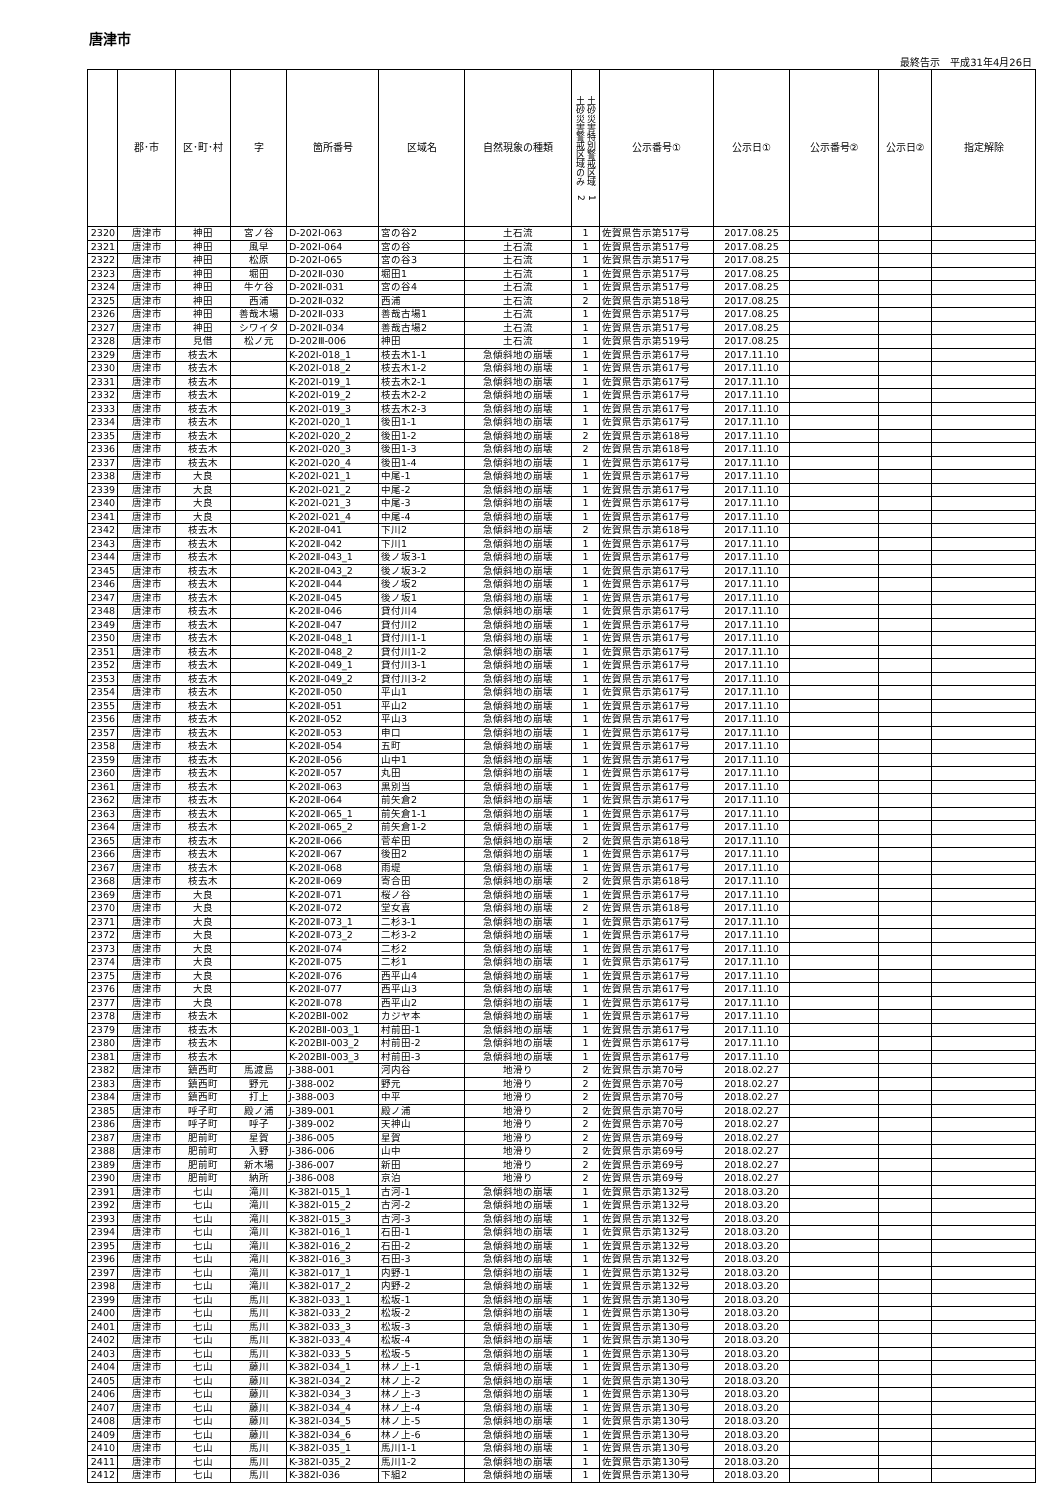唐津市
最終告示　平成31年4月26日
| | 郡･市 | 区･町･村 | 字 | 箇所番号 | 区域名 | 自然現象の種類 | 土砂災害特別警戒区域 1 土砂災害警戒区域のみ 2 | 公示番号① | 公示日① | 公示番号② | 公示日② | 指定解除 |
| --- | --- | --- | --- | --- | --- | --- | --- | --- | --- | --- | --- | --- |
| 2320 | 唐津市 | 神田 | 宮ノ谷 | D-202Ⅰ-063 | 宮の谷2 | 土石流 | 1 | 佐賀県告示第517号 | 2017.08.25 | | | |
| 2321 | 唐津市 | 神田 | 風早 | D-202Ⅰ-064 | 宮の谷 | 土石流 | 1 | 佐賀県告示第517号 | 2017.08.25 | | | |
| 2322 | 唐津市 | 神田 | 松原 | D-202Ⅰ-065 | 宮の谷3 | 土石流 | 1 | 佐賀県告示第517号 | 2017.08.25 | | | |
| 2323 | 唐津市 | 神田 | 堀田 | D-202Ⅱ-030 | 堀田1 | 土石流 | 1 | 佐賀県告示第517号 | 2017.08.25 | | | |
| 2324 | 唐津市 | 神田 | 牛ケ谷 | D-202Ⅱ-031 | 宮の谷4 | 土石流 | 1 | 佐賀県告示第517号 | 2017.08.25 | | | |
| 2325 | 唐津市 | 神田 | 西浦 | D-202Ⅱ-032 | 西浦 | 土石流 | 2 | 佐賀県告示第518号 | 2017.08.25 | | | |
| 2326 | 唐津市 | 神田 | 善哉木場 | D-202Ⅱ-033 | 善哉古場1 | 土石流 | 1 | 佐賀県告示第517号 | 2017.08.25 | | | |
| 2327 | 唐津市 | 神田 | シワイタ | D-202Ⅱ-034 | 善哉古場2 | 土石流 | 1 | 佐賀県告示第517号 | 2017.08.25 | | | |
| 2328 | 唐津市 | 見借 | 松ノ元 | D-202Ⅲ-006 | 神田 | 土石流 | 1 | 佐賀県告示第519号 | 2017.08.25 | | | |
| 2329 | 唐津市 | 枝去木 | | K-202Ⅰ-018_1 | 枝去木1-1 | 急傾斜地の崩壊 | 1 | 佐賀県告示第617号 | 2017.11.10 | | | |
| 2330 | 唐津市 | 枝去木 | | K-202Ⅰ-018_2 | 枝去木1-2 | 急傾斜地の崩壊 | 1 | 佐賀県告示第617号 | 2017.11.10 | | | |
| 2331 | 唐津市 | 枝去木 | | K-202Ⅰ-019_1 | 枝去木2-1 | 急傾斜地の崩壊 | 1 | 佐賀県告示第617号 | 2017.11.10 | | | |
| 2332 | 唐津市 | 枝去木 | | K-202Ⅰ-019_2 | 枝去木2-2 | 急傾斜地の崩壊 | 1 | 佐賀県告示第617号 | 2017.11.10 | | | |
| 2333 | 唐津市 | 枝去木 | | K-202Ⅰ-019_3 | 枝去木2-3 | 急傾斜地の崩壊 | 1 | 佐賀県告示第617号 | 2017.11.10 | | | |
| 2334 | 唐津市 | 枝去木 | | K-202Ⅰ-020_1 | 後田1-1 | 急傾斜地の崩壊 | 1 | 佐賀県告示第617号 | 2017.11.10 | | | |
| 2335 | 唐津市 | 枝去木 | | K-202Ⅰ-020_2 | 後田1-2 | 急傾斜地の崩壊 | 2 | 佐賀県告示第618号 | 2017.11.10 | | | |
| 2336 | 唐津市 | 枝去木 | | K-202Ⅰ-020_3 | 後田1-3 | 急傾斜地の崩壊 | 2 | 佐賀県告示第618号 | 2017.11.10 | | | |
| 2337 | 唐津市 | 枝去木 | | K-202Ⅰ-020_4 | 後田1-4 | 急傾斜地の崩壊 | 1 | 佐賀県告示第617号 | 2017.11.10 | | | |
| 2338 | 唐津市 | 大良 | | K-202Ⅰ-021_1 | 中尾-1 | 急傾斜地の崩壊 | 1 | 佐賀県告示第617号 | 2017.11.10 | | | |
| 2339 | 唐津市 | 大良 | | K-202Ⅰ-021_2 | 中尾-2 | 急傾斜地の崩壊 | 1 | 佐賀県告示第617号 | 2017.11.10 | | | |
| 2340 | 唐津市 | 大良 | | K-202Ⅰ-021_3 | 中尾-3 | 急傾斜地の崩壊 | 1 | 佐賀県告示第617号 | 2017.11.10 | | | |
| 2341 | 唐津市 | 大良 | | K-202Ⅰ-021_4 | 中尾-4 | 急傾斜地の崩壊 | 1 | 佐賀県告示第617号 | 2017.11.10 | | | |
| 2342 | 唐津市 | 枝去木 | | K-202Ⅱ-041 | 下川2 | 急傾斜地の崩壊 | 2 | 佐賀県告示第618号 | 2017.11.10 | | | |
| 2343 | 唐津市 | 枝去木 | | K-202Ⅱ-042 | 下川1 | 急傾斜地の崩壊 | 1 | 佐賀県告示第617号 | 2017.11.10 | | | |
| 2344 | 唐津市 | 枝去木 | | K-202Ⅱ-043_1 | 後ノ坂3-1 | 急傾斜地の崩壊 | 1 | 佐賀県告示第617号 | 2017.11.10 | | | |
| 2345 | 唐津市 | 枝去木 | | K-202Ⅱ-043_2 | 後ノ坂3-2 | 急傾斜地の崩壊 | 1 | 佐賀県告示第617号 | 2017.11.10 | | | |
| 2346 | 唐津市 | 枝去木 | | K-202Ⅱ-044 | 後ノ坂2 | 急傾斜地の崩壊 | 1 | 佐賀県告示第617号 | 2017.11.10 | | | |
| 2347 | 唐津市 | 枝去木 | | K-202Ⅱ-045 | 後ノ坂1 | 急傾斜地の崩壊 | 1 | 佐賀県告示第617号 | 2017.11.10 | | | |
| 2348 | 唐津市 | 枝去木 | | K-202Ⅱ-046 | 貸付川4 | 急傾斜地の崩壊 | 1 | 佐賀県告示第617号 | 2017.11.10 | | | |
| 2349 | 唐津市 | 枝去木 | | K-202Ⅱ-047 | 貸付川2 | 急傾斜地の崩壊 | 1 | 佐賀県告示第617号 | 2017.11.10 | | | |
| 2350 | 唐津市 | 枝去木 | | K-202Ⅱ-048_1 | 貸付川1-1 | 急傾斜地の崩壊 | 1 | 佐賀県告示第617号 | 2017.11.10 | | | |
| 2351 | 唐津市 | 枝去木 | | K-202Ⅱ-048_2 | 貸付川1-2 | 急傾斜地の崩壊 | 1 | 佐賀県告示第617号 | 2017.11.10 | | | |
| 2352 | 唐津市 | 枝去木 | | K-202Ⅱ-049_1 | 貸付川3-1 | 急傾斜地の崩壊 | 1 | 佐賀県告示第617号 | 2017.11.10 | | | |
| 2353 | 唐津市 | 枝去木 | | K-202Ⅱ-049_2 | 貸付川3-2 | 急傾斜地の崩壊 | 1 | 佐賀県告示第617号 | 2017.11.10 | | | |
| 2354 | 唐津市 | 枝去木 | | K-202Ⅱ-050 | 平山1 | 急傾斜地の崩壊 | 1 | 佐賀県告示第617号 | 2017.11.10 | | | |
| 2355 | 唐津市 | 枝去木 | | K-202Ⅱ-051 | 平山2 | 急傾斜地の崩壊 | 1 | 佐賀県告示第617号 | 2017.11.10 | | | |
| 2356 | 唐津市 | 枝去木 | | K-202Ⅱ-052 | 平山3 | 急傾斜地の崩壊 | 1 | 佐賀県告示第617号 | 2017.11.10 | | | |
| 2357 | 唐津市 | 枝去木 | | K-202Ⅱ-053 | 申口 | 急傾斜地の崩壊 | 1 | 佐賀県告示第617号 | 2017.11.10 | | | |
| 2358 | 唐津市 | 枝去木 | | K-202Ⅱ-054 | 五町 | 急傾斜地の崩壊 | 1 | 佐賀県告示第617号 | 2017.11.10 | | | |
| 2359 | 唐津市 | 枝去木 | | K-202Ⅱ-056 | 山中1 | 急傾斜地の崩壊 | 1 | 佐賀県告示第617号 | 2017.11.10 | | | |
| 2360 | 唐津市 | 枝去木 | | K-202Ⅱ-057 | 丸田 | 急傾斜地の崩壊 | 1 | 佐賀県告示第617号 | 2017.11.10 | | | |
| 2361 | 唐津市 | 枝去木 | | K-202Ⅱ-063 | 黒別当 | 急傾斜地の崩壊 | 1 | 佐賀県告示第617号 | 2017.11.10 | | | |
| 2362 | 唐津市 | 枝去木 | | K-202Ⅱ-064 | 前矢倉2 | 急傾斜地の崩壊 | 1 | 佐賀県告示第617号 | 2017.11.10 | | | |
| 2363 | 唐津市 | 枝去木 | | K-202Ⅱ-065_1 | 前矢倉1-1 | 急傾斜地の崩壊 | 1 | 佐賀県告示第617号 | 2017.11.10 | | | |
| 2364 | 唐津市 | 枝去木 | | K-202Ⅱ-065_2 | 前矢倉1-2 | 急傾斜地の崩壊 | 1 | 佐賀県告示第617号 | 2017.11.10 | | | |
| 2365 | 唐津市 | 枝去木 | | K-202Ⅱ-066 | 菅牟田 | 急傾斜地の崩壊 | 2 | 佐賀県告示第618号 | 2017.11.10 | | | |
| 2366 | 唐津市 | 枝去木 | | K-202Ⅱ-067 | 後田2 | 急傾斜地の崩壊 | 1 | 佐賀県告示第617号 | 2017.11.10 | | | |
| 2367 | 唐津市 | 枝去木 | | K-202Ⅱ-068 | 雨堤 | 急傾斜地の崩壊 | 1 | 佐賀県告示第617号 | 2017.11.10 | | | |
| 2368 | 唐津市 | 枝去木 | | K-202Ⅱ-069 | 寄合田 | 急傾斜地の崩壊 | 2 | 佐賀県告示第618号 | 2017.11.10 | | | |
| 2369 | 唐津市 | 大良 | | K-202Ⅱ-071 | 桜ノ谷 | 急傾斜地の崩壊 | 1 | 佐賀県告示第617号 | 2017.11.10 | | | |
| 2370 | 唐津市 | 大良 | | K-202Ⅱ-072 | 堂女喜 | 急傾斜地の崩壊 | 2 | 佐賀県告示第618号 | 2017.11.10 | | | |
| 2371 | 唐津市 | 大良 | | K-202Ⅱ-073_1 | 二杉3-1 | 急傾斜地の崩壊 | 1 | 佐賀県告示第617号 | 2017.11.10 | | | |
| 2372 | 唐津市 | 大良 | | K-202Ⅱ-073_2 | 二杉3-2 | 急傾斜地の崩壊 | 1 | 佐賀県告示第617号 | 2017.11.10 | | | |
| 2373 | 唐津市 | 大良 | | K-202Ⅱ-074 | 二杉2 | 急傾斜地の崩壊 | 1 | 佐賀県告示第617号 | 2017.11.10 | | | |
| 2374 | 唐津市 | 大良 | | K-202Ⅱ-075 | 二杉1 | 急傾斜地の崩壊 | 1 | 佐賀県告示第617号 | 2017.11.10 | | | |
| 2375 | 唐津市 | 大良 | | K-202Ⅱ-076 | 西平山4 | 急傾斜地の崩壊 | 1 | 佐賀県告示第617号 | 2017.11.10 | | | |
| 2376 | 唐津市 | 大良 | | K-202Ⅱ-077 | 西平山3 | 急傾斜地の崩壊 | 1 | 佐賀県告示第617号 | 2017.11.10 | | | |
| 2377 | 唐津市 | 大良 | | K-202Ⅱ-078 | 西平山2 | 急傾斜地の崩壊 | 1 | 佐賀県告示第617号 | 2017.11.10 | | | |
| 2378 | 唐津市 | 枝去木 | | K-202BⅡ-002 | カジヤ本 | 急傾斜地の崩壊 | 1 | 佐賀県告示第617号 | 2017.11.10 | | | |
| 2379 | 唐津市 | 枝去木 | | K-202BⅡ-003_1 | 村前田-1 | 急傾斜地の崩壊 | 1 | 佐賀県告示第617号 | 2017.11.10 | | | |
| 2380 | 唐津市 | 枝去木 | | K-202BⅡ-003_2 | 村前田-2 | 急傾斜地の崩壊 | 1 | 佐賀県告示第617号 | 2017.11.10 | | | |
| 2381 | 唐津市 | 枝去木 | | K-202BⅡ-003_3 | 村前田-3 | 急傾斜地の崩壊 | 1 | 佐賀県告示第617号 | 2017.11.10 | | | |
| 2382 | 唐津市 | 鎮西町 | 馬渡島 | J-388-001 | 河内谷 | 地滑り | 2 | 佐賀県告示第70号 | 2018.02.27 | | | |
| 2383 | 唐津市 | 鎮西町 | 野元 | J-388-002 | 野元 | 地滑り | 2 | 佐賀県告示第70号 | 2018.02.27 | | | |
| 2384 | 唐津市 | 鎮西町 | 打上 | J-388-003 | 中平 | 地滑り | 2 | 佐賀県告示第70号 | 2018.02.27 | | | |
| 2385 | 唐津市 | 呼子町 | 殿ノ浦 | J-389-001 | 殿ノ浦 | 地滑り | 2 | 佐賀県告示第70号 | 2018.02.27 | | | |
| 2386 | 唐津市 | 呼子町 | 呼子 | J-389-002 | 天神山 | 地滑り | 2 | 佐賀県告示第70号 | 2018.02.27 | | | |
| 2387 | 唐津市 | 肥前町 | 星賀 | J-386-005 | 星賀 | 地滑り | 2 | 佐賀県告示第69号 | 2018.02.27 | | | |
| 2388 | 唐津市 | 肥前町 | 入野 | J-386-006 | 山中 | 地滑り | 2 | 佐賀県告示第69号 | 2018.02.27 | | | |
| 2389 | 唐津市 | 肥前町 | 新木場 | J-386-007 | 新田 | 地滑り | 2 | 佐賀県告示第69号 | 2018.02.27 | | | |
| 2390 | 唐津市 | 肥前町 | 納所 | J-386-008 | 京泊 | 地滑り | 2 | 佐賀県告示第69号 | 2018.02.27 | | | |
| 2391 | 唐津市 | 七山 | 滝川 | K-382Ⅰ-015_1 | 古河-1 | 急傾斜地の崩壊 | 1 | 佐賀県告示第132号 | 2018.03.20 | | | |
| 2392 | 唐津市 | 七山 | 滝川 | K-382Ⅰ-015_2 | 古河-2 | 急傾斜地の崩壊 | 1 | 佐賀県告示第132号 | 2018.03.20 | | | |
| 2393 | 唐津市 | 七山 | 滝川 | K-382Ⅰ-015_3 | 古河-3 | 急傾斜地の崩壊 | 1 | 佐賀県告示第132号 | 2018.03.20 | | | |
| 2394 | 唐津市 | 七山 | 滝川 | K-382Ⅰ-016_1 | 石田-1 | 急傾斜地の崩壊 | 1 | 佐賀県告示第132号 | 2018.03.20 | | | |
| 2395 | 唐津市 | 七山 | 滝川 | K-382Ⅰ-016_2 | 石田-2 | 急傾斜地の崩壊 | 1 | 佐賀県告示第132号 | 2018.03.20 | | | |
| 2396 | 唐津市 | 七山 | 滝川 | K-382Ⅰ-016_3 | 石田-3 | 急傾斜地の崩壊 | 1 | 佐賀県告示第132号 | 2018.03.20 | | | |
| 2397 | 唐津市 | 七山 | 滝川 | K-382Ⅰ-017_1 | 内野-1 | 急傾斜地の崩壊 | 1 | 佐賀県告示第132号 | 2018.03.20 | | | |
| 2398 | 唐津市 | 七山 | 滝川 | K-382Ⅰ-017_2 | 内野-2 | 急傾斜地の崩壊 | 1 | 佐賀県告示第132号 | 2018.03.20 | | | |
| 2399 | 唐津市 | 七山 | 馬川 | K-382Ⅰ-033_1 | 松坂-1 | 急傾斜地の崩壊 | 1 | 佐賀県告示第130号 | 2018.03.20 | | | |
| 2400 | 唐津市 | 七山 | 馬川 | K-382Ⅰ-033_2 | 松坂-2 | 急傾斜地の崩壊 | 1 | 佐賀県告示第130号 | 2018.03.20 | | | |
| 2401 | 唐津市 | 七山 | 馬川 | K-382Ⅰ-033_3 | 松坂-3 | 急傾斜地の崩壊 | 1 | 佐賀県告示第130号 | 2018.03.20 | | | |
| 2402 | 唐津市 | 七山 | 馬川 | K-382Ⅰ-033_4 | 松坂-4 | 急傾斜地の崩壊 | 1 | 佐賀県告示第130号 | 2018.03.20 | | | |
| 2403 | 唐津市 | 七山 | 馬川 | K-382Ⅰ-033_5 | 松坂-5 | 急傾斜地の崩壊 | 1 | 佐賀県告示第130号 | 2018.03.20 | | | |
| 2404 | 唐津市 | 七山 | 藤川 | K-382Ⅰ-034_1 | 林ノ上-1 | 急傾斜地の崩壊 | 1 | 佐賀県告示第130号 | 2018.03.20 | | | |
| 2405 | 唐津市 | 七山 | 藤川 | K-382Ⅰ-034_2 | 林ノ上-2 | 急傾斜地の崩壊 | 1 | 佐賀県告示第130号 | 2018.03.20 | | | |
| 2406 | 唐津市 | 七山 | 藤川 | K-382Ⅰ-034_3 | 林ノ上-3 | 急傾斜地の崩壊 | 1 | 佐賀県告示第130号 | 2018.03.20 | | | |
| 2407 | 唐津市 | 七山 | 藤川 | K-382Ⅰ-034_4 | 林ノ上-4 | 急傾斜地の崩壊 | 1 | 佐賀県告示第130号 | 2018.03.20 | | | |
| 2408 | 唐津市 | 七山 | 藤川 | K-382Ⅰ-034_5 | 林ノ上-5 | 急傾斜地の崩壊 | 1 | 佐賀県告示第130号 | 2018.03.20 | | | |
| 2409 | 唐津市 | 七山 | 藤川 | K-382Ⅰ-034_6 | 林ノ上-6 | 急傾斜地の崩壊 | 1 | 佐賀県告示第130号 | 2018.03.20 | | | |
| 2410 | 唐津市 | 七山 | 馬川 | K-382Ⅰ-035_1 | 馬川1-1 | 急傾斜地の崩壊 | 1 | 佐賀県告示第130号 | 2018.03.20 | | | |
| 2411 | 唐津市 | 七山 | 馬川 | K-382Ⅰ-035_2 | 馬川1-2 | 急傾斜地の崩壊 | 1 | 佐賀県告示第130号 | 2018.03.20 | | | |
| 2412 | 唐津市 | 七山 | 馬川 | K-382Ⅰ-036 | 下組2 | 急傾斜地の崩壊 | 1 | 佐賀県告示第130号 | 2018.03.20 | | | |